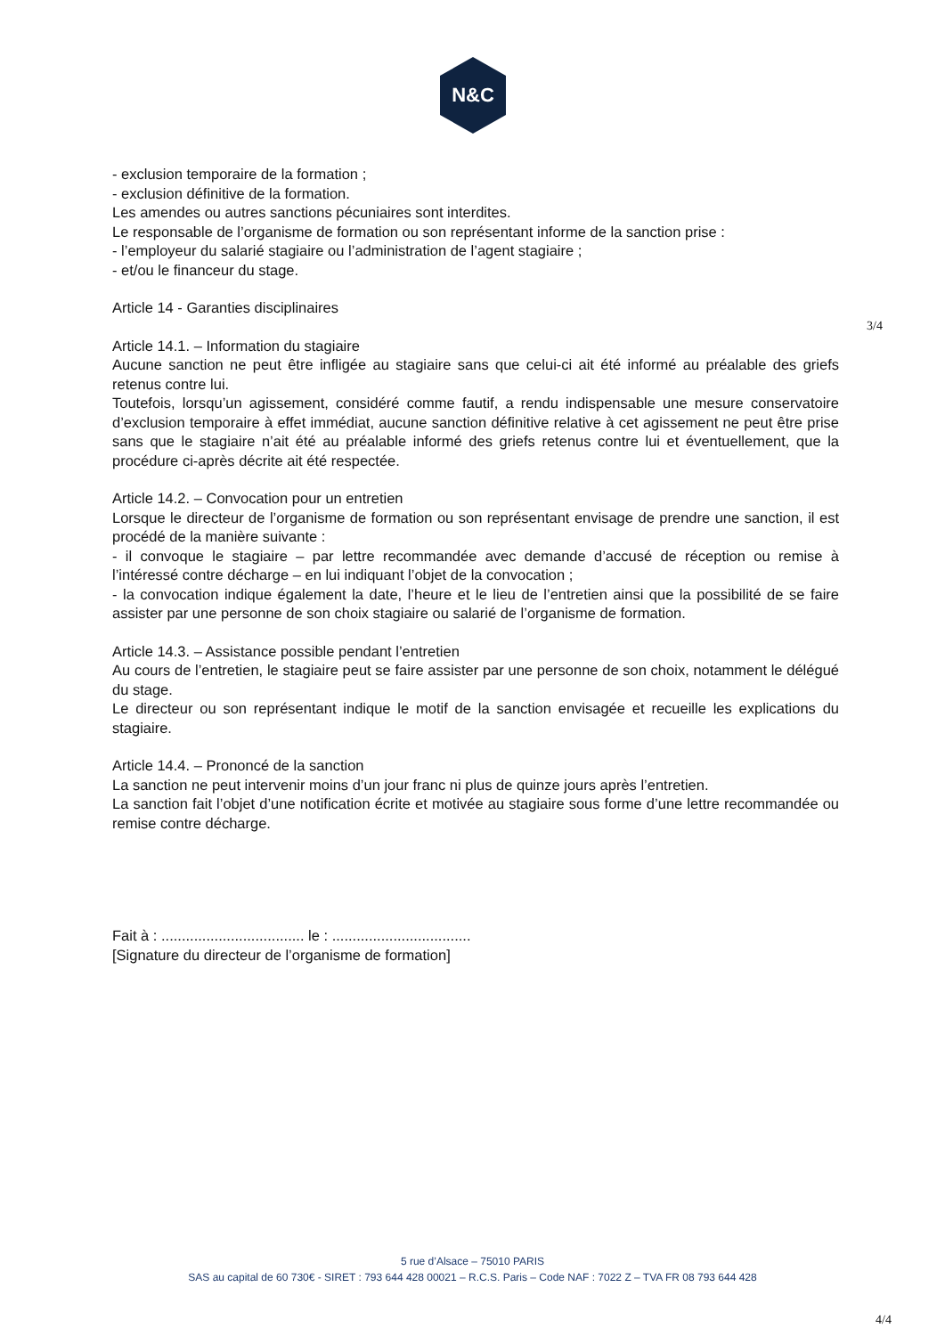N&C
- exclusion temporaire de la formation ;
- exclusion définitive de la formation.
Les amendes ou autres sanctions pécuniaires sont interdites.
Le responsable de l’organisme de formation ou son représentant informe de la sanction prise :
- l’employeur du salarié stagiaire ou l’administration de l’agent stagiaire ;
- et/ou le financeur du stage.
Article 14 - Garanties disciplinaires
Article 14.1. – Information du stagiaire
Aucune sanction ne peut être infligée au stagiaire sans que celui-ci ait été informé au préalable des griefs retenus contre lui.
Toutefois, lorsqu’un agissement, considéré comme fautif, a rendu indispensable une mesure conservatoire d’exclusion temporaire à effet immédiat, aucune sanction définitive relative à cet agissement ne peut être prise sans que le stagiaire n’ait été au préalable informé des griefs retenus contre lui et éventuellement, que la procédure ci-après décrite ait été respectée.
Article 14.2. – Convocation pour un entretien
Lorsque le directeur de l’organisme de formation ou son représentant envisage de prendre une sanction, il est procédé de la manière suivante :
- il convoque le stagiaire – par lettre recommandée avec demande d’accusé de réception ou remise à l’intéressé contre décharge – en lui indiquant l’objet de la convocation ;
- la convocation indique également la date, l’heure et le lieu de l’entretien ainsi que la possibilité de se faire assister par une personne de son choix stagiaire ou salarié de l’organisme de formation.
Article 14.3. – Assistance possible pendant l’entretien
Au cours de l’entretien, le stagiaire peut se faire assister par une personne de son choix, notamment le délégué du stage.
Le directeur ou son représentant indique le motif de la sanction envisagée et recueille les explications du stagiaire.
Article 14.4. – Prononcé de la sanction
La sanction ne peut intervenir moins d’un jour franc ni plus de quinze jours après l’entretien.
La sanction fait l’objet d’une notification écrite et motivée au stagiaire sous forme d’une lettre recommandée ou remise contre décharge.
Fait à : ................................... le : ..................................
[Signature du directeur de l’organisme de formation]
3/4
5 rue d’Alsace – 75010 PARIS
SAS au capital de 60 730€ - SIRET : 793 644 428 00021 – R.C.S. Paris – Code NAF : 7022 Z – TVA FR 08 793 644 428
4/4